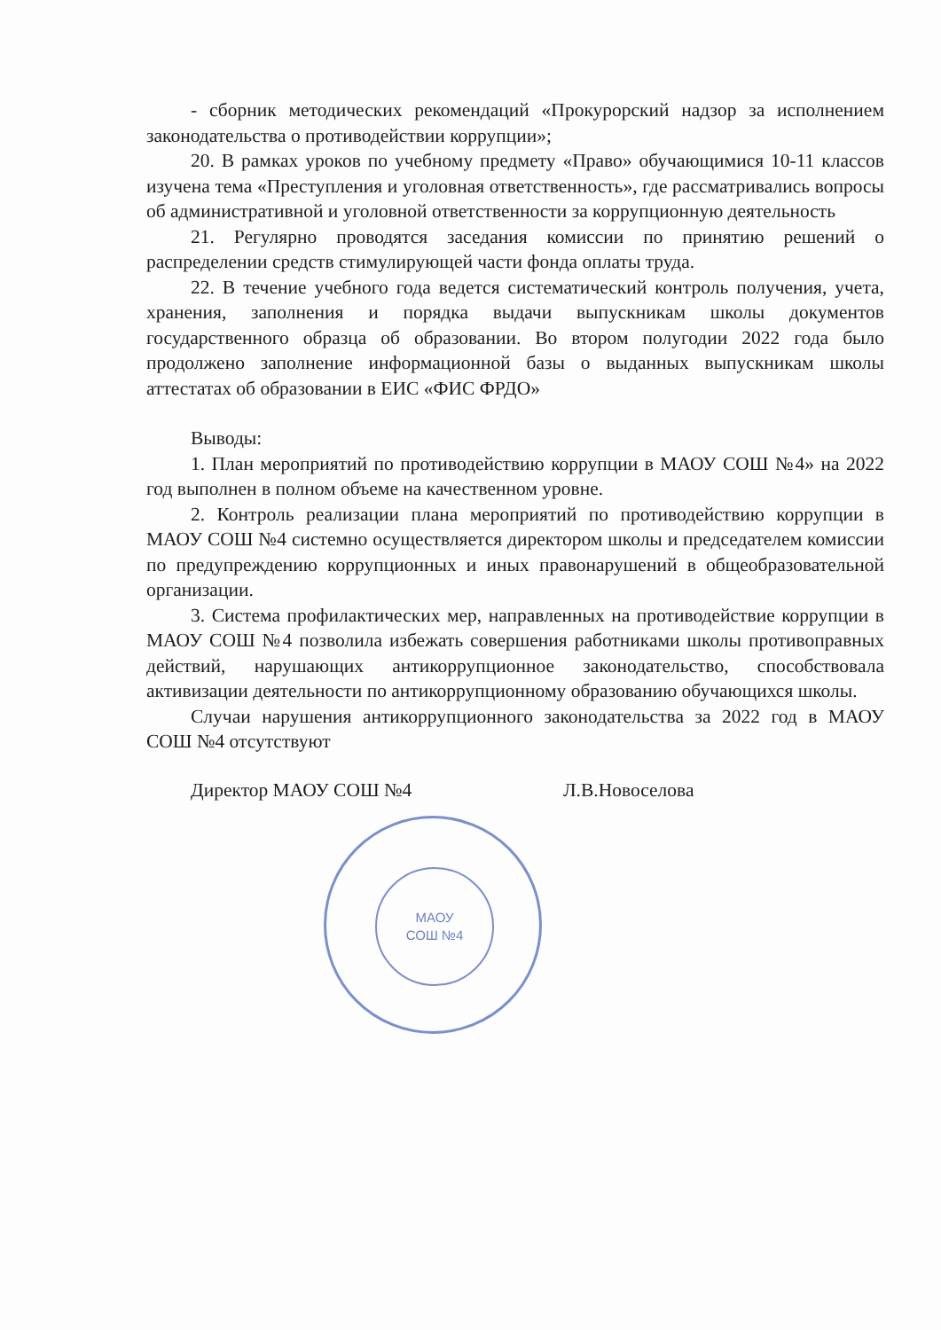МАОУ
СОШ №4
- сборник методических рекомендаций «Прокурорский надзор за исполнением законодательства о противодействии коррупции»;
20. В рамках уроков по учебному предмету «Право» обучающимися 10-11 классов изучена тема «Преступления и уголовная ответственность», где рассматривались вопросы об административной и уголовной ответственности за коррупционную деятельность
21. Регулярно проводятся заседания комиссии по принятию решений о распределении средств стимулирующей части фонда оплаты труда.
22. В течение учебного года ведется систематический контроль получения, учета, хранения, заполнения и порядка выдачи выпускникам школы документов государственного образца об образовании. Во втором полугодии 2022 года было продолжено заполнение информационной базы о выданных выпускникам школы аттестатах об образовании в ЕИС «ФИС ФРДО»
Выводы:
1. План мероприятий по противодействию коррупции в МАОУ СОШ №4» на 2022 год выполнен в полном объеме на качественном уровне.
2. Контроль реализации плана мероприятий по противодействию коррупции в МАОУ СОШ №4 системно осуществляется директором школы и председателем комиссии по предупреждению коррупционных и иных правонарушений в общеобразовательной организации.
3. Система профилактических мер, направленных на противодействие коррупции в МАОУ СОШ №4 позволила избежать совершения работниками школы противоправных действий, нарушающих антикоррупционное законодательство, способствовала активизации деятельности по антикоррупционному образованию обучающихся школы.
Случаи нарушения антикоррупционного законодательства за 2022 год в МАОУ СОШ №4 отсутствуют
Директор МАОУ СОШ №4 Л.В.Новоселова